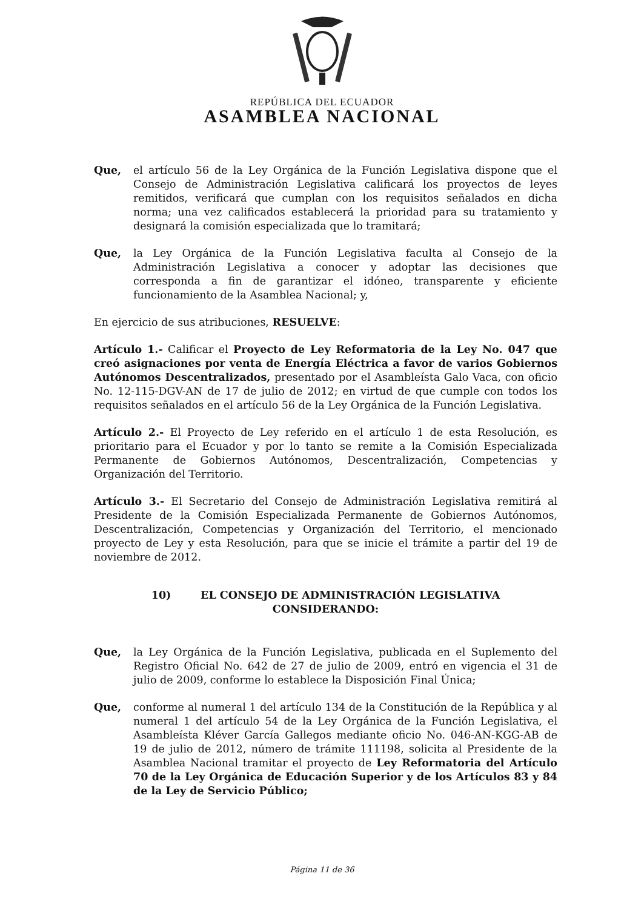REPÚBLICA DEL ECUADOR
ASAMBLEA NACIONAL
Que, el artículo 56 de la Ley Orgánica de la Función Legislativa dispone que el Consejo de Administración Legislativa calificará los proyectos de leyes remitidos, verificará que cumplan con los requisitos señalados en dicha norma; una vez calificados establecerá la prioridad para su tratamiento y designará la comisión especializada que lo tramitará;
Que, la Ley Orgánica de la Función Legislativa faculta al Consejo de la Administración Legislativa a conocer y adoptar las decisiones que corresponda a fin de garantizar el idóneo, transparente y eficiente funcionamiento de la Asamblea Nacional; y,
En ejercicio de sus atribuciones, RESUELVE:
Artículo 1.- Calificar el Proyecto de Ley Reformatoria de la Ley No. 047 que creó asignaciones por venta de Energía Eléctrica a favor de varios Gobiernos Autónomos Descentralizados, presentado por el Asambleísta Galo Vaca, con oficio No. 12-115-DGV-AN de 17 de julio de 2012; en virtud de que cumple con todos los requisitos señalados en el artículo 56 de la Ley Orgánica de la Función Legislativa.
Artículo 2.- El Proyecto de Ley referido en el artículo 1 de esta Resolución, es prioritario para el Ecuador y por lo tanto se remite a la Comisión Especializada Permanente de Gobiernos Autónomos, Descentralización, Competencias y Organización del Territorio.
Artículo 3.- El Secretario del Consejo de Administración Legislativa remitirá al Presidente de la Comisión Especializada Permanente de Gobiernos Autónomos, Descentralización, Competencias y Organización del Territorio, el mencionado proyecto de Ley y esta Resolución, para que se inicie el trámite a partir del 19 de noviembre de 2012.
10) EL CONSEJO DE ADMINISTRACIÓN LEGISLATIVA
CONSIDERANDO:
Que, la Ley Orgánica de la Función Legislativa, publicada en el Suplemento del Registro Oficial No. 642 de 27 de julio de 2009, entró en vigencia el 31 de julio de 2009, conforme lo establece la Disposición Final Única;
Que, conforme al numeral 1 del artículo 134 de la Constitución de la República y al numeral 1 del artículo 54 de la Ley Orgánica de la Función Legislativa, el Asambleísta Kléver García Gallegos mediante oficio No. 046-AN-KGG-AB de 19 de julio de 2012, número de trámite 111198, solicita al Presidente de la Asamblea Nacional tramitar el proyecto de Ley Reformatoria del Artículo 70 de la Ley Orgánica de Educación Superior y de los Artículos 83 y 84 de la Ley de Servicio Público;
Página 11 de 36